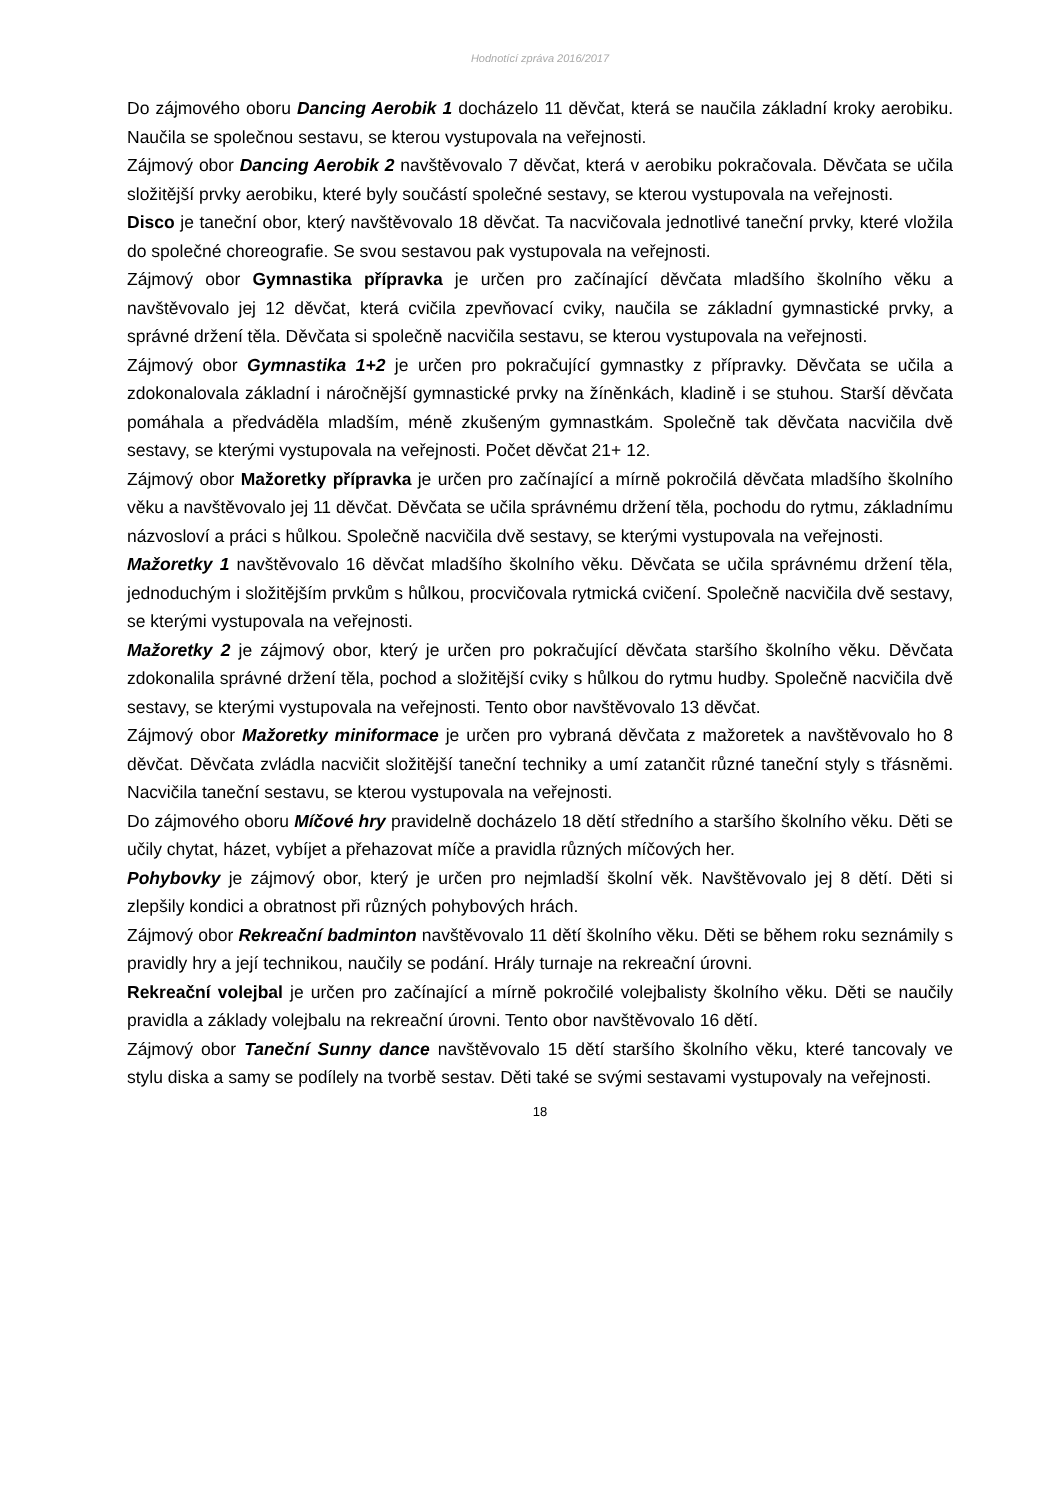Hodnotící zpráva 2016/2017
Do zájmového oboru Dancing Aerobik 1 docházelo 11 děvčat, která se naučila základní kroky aerobiku. Naučila se společnou sestavu, se kterou vystupovala na veřejnosti.
Zájmový obor Dancing Aerobik 2 navštěvovalo 7 děvčat, která v aerobiku pokračovala. Děvčata se učila složitější prvky aerobiku, které byly součástí společné sestavy, se kterou vystupovala na veřejnosti.
Disco je taneční obor, který navštěvovalo 18 děvčat. Ta nacvičovala jednotlivé taneční prvky, které vložila do společné choreografie. Se svou sestavou pak vystupovala na veřejnosti.
Zájmový obor Gymnastika přípravka je určen pro začínající děvčata mladšího školního věku a navštěvovalo jej 12 děvčat, která cvičila zpevňovací cviky, naučila se základní gymnastické prvky, a správné držení těla. Děvčata si společně nacvičila sestavu, se kterou vystupovala na veřejnosti.
Zájmový obor Gymnastika 1+2 je určen pro pokračující gymnastky z přípravky. Děvčata se učila a zdokonalovala základní i náročnější gymnastické prvky na žíněnkách, kladině i se stuhou. Starší děvčata pomáhala a předváděla mladším, méně zkušeným gymnastkám. Společně tak děvčata nacvičila dvě sestavy, se kterými vystupovala na veřejnosti. Počet děvčat 21+ 12.
Zájmový obor Mažoretky přípravka je určen pro začínající a mírně pokročilá děvčata mladšího školního věku a navštěvovalo jej 11 děvčat. Děvčata se učila správnému držení těla, pochodu do rytmu, základnímu názvosloví a práci s hůlkou. Společně nacvičila dvě sestavy, se kterými vystupovala na veřejnosti.
Mažoretky 1 navštěvovalo 16 děvčat mladšího školního věku. Děvčata se učila správnému držení těla, jednoduchým i složitějším prvkům s hůlkou, procvičovala rytmická cvičení. Společně nacvičila dvě sestavy, se kterými vystupovala na veřejnosti.
Mažoretky 2 je zájmový obor, který je určen pro pokračující děvčata staršího školního věku. Děvčata zdokonalila správné držení těla, pochod a složitější cviky s hůlkou do rytmu hudby. Společně nacvičila dvě sestavy, se kterými vystupovala na veřejnosti. Tento obor navštěvovalo 13 děvčat.
Zájmový obor Mažoretky miniformace je určen pro vybraná děvčata z mažoretek a navštěvovalo ho 8 děvčat. Děvčata zvládla nacvičit složitější taneční techniky a umí zatančit různé taneční styly s třásněmi. Nacvičila taneční sestavu, se kterou vystupovala na veřejnosti.
Do zájmového oboru Míčové hry pravidelně docházelo 18 dětí středního a staršího školního věku. Děti se učily chytat, házet, vybíjet a přehazovat míče a pravidla různých míčových her.
Pohybovky je zájmový obor, který je určen pro nejmladší školní věk. Navštěvovalo jej 8 dětí. Děti si zlepšily kondici a obratnost při různých pohybových hrách.
Zájmový obor Rekreační badminton navštěvovalo 11 dětí školního věku. Děti se během roku seznámily s pravidly hry a její technikou, naučily se podání. Hrály turnaje na rekreační úrovni.
Rekreační volejbal je určen pro začínající a mírně pokročilé volejbalisty školního věku. Děti se naučily pravidla a základy volejbalu na rekreační úrovni. Tento obor navštěvovalo 16 dětí.
Zájmový obor Taneční Sunny dance navštěvovalo 15 dětí staršího školního věku, které tancovaly ve stylu diska a samy se podílely na tvorbě sestav. Děti také se svými sestavami vystupovaly na veřejnosti.
18